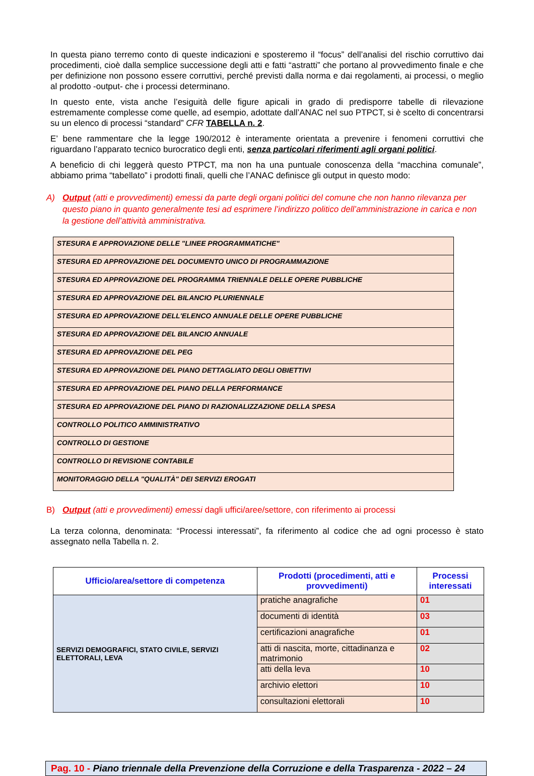In questa piano terremo conto di queste indicazioni e sposteremo il “focus” dell’analisi del rischio corruttivo dai procedimenti, cioè dalla semplice successione degli atti e fatti “astratti” che portano al provvedimento finale e che per definizione non possono essere corruttivi, perché previsti dalla norma e dai regolamenti, ai processi, o meglio al prodotto -output- che i processi determinano.
In questo ente, vista anche l’esiguità delle figure apicali in grado di predisporre tabelle di rilevazione estremamente complesse come quelle, ad esempio, adottate dall’ANAC nel suo PTPCT, si è scelto di concentrarsi su un elenco di processi “standard” CFR TABELLA n. 2.
E’ bene rammentare che la legge 190/2012 è interamente orientata a prevenire i fenomeni corruttivi che riguardano l’apparato tecnico burocratico degli enti, senza particolari riferimenti agli organi politici.
A beneficio di chi leggerà questo PTPCT, ma non ha una puntuale conoscenza della “macchina comunale”, abbiamo prima “tabellato” i prodotti finali, quelli che l’ANAC definisce gli output in questo modo:
A) Output (atti e provvedimenti) emessi da parte degli organi politici del comune che non hanno rilevanza per questo piano in quanto generalmente tesi ad esprimere l’indirizzo politico dell’amministrazione in carica e non la gestione dell’attività amministrativa.
| STESURA E APPROVAZIONE DELLE "LINEE PROGRAMMATICHE" |
| STESURA ED APPROVAZIONE DEL DOCUMENTO UNICO DI PROGRAMMAZIONE |
| STESURA ED APPROVAZIONE DEL PROGRAMMA TRIENNALE DELLE OPERE PUBBLICHE |
| STESURA ED APPROVAZIONE DEL BILANCIO PLURIENNALE |
| STESURA ED APPROVAZIONE DELL'ELENCO ANNUALE DELLE OPERE PUBBLICHE |
| STESURA ED APPROVAZIONE DEL BILANCIO ANNUALE |
| STESURA ED APPROVAZIONE DEL PEG |
| STESURA ED APPROVAZIONE DEL PIANO DETTAGLIATO DEGLI OBIETTIVI |
| STESURA ED APPROVAZIONE DEL PIANO DELLA PERFORMANCE |
| STESURA ED APPROVAZIONE DEL PIANO DI RAZIONALIZZAZIONE DELLA SPESA |
| CONTROLLO POLITICO AMMINISTRATIVO |
| CONTROLLO DI GESTIONE |
| CONTROLLO DI REVISIONE CONTABILE |
| MONITORAGGIO DELLA "QUALITÀ" DEI SERVIZI EROGATI |
B) Output (atti e provvedimenti) emessi dagli uffici/aree/settore, con riferimento ai processi
La terza colonna, denominata: “Processi interessati”, fa riferimento al codice che ad ogni processo è stato assegnato nella Tabella n. 2.
| Ufficio/area/settore di competenza | Prodotti (procedimenti, atti e provvedimenti) | Processi interessati |
| --- | --- | --- |
| SERVIZI DEMOGRAFICI, STATO CIVILE, SERVIZI ELETTORALI, LEVA | pratiche anagrafiche | 01 |
| | documenti di identità | 03 |
| | certificazioni anagrafiche | 01 |
| | atti di nascita, morte, cittadinanza e matrimonio | 02 |
| | atti della leva | 10 |
| | archivio elettori | 10 |
| | consultazioni elettorali | 10 |
Pag. 10 - Piano triennale della Prevenzione della Corruzione e della Trasparenza - 2022 – 24